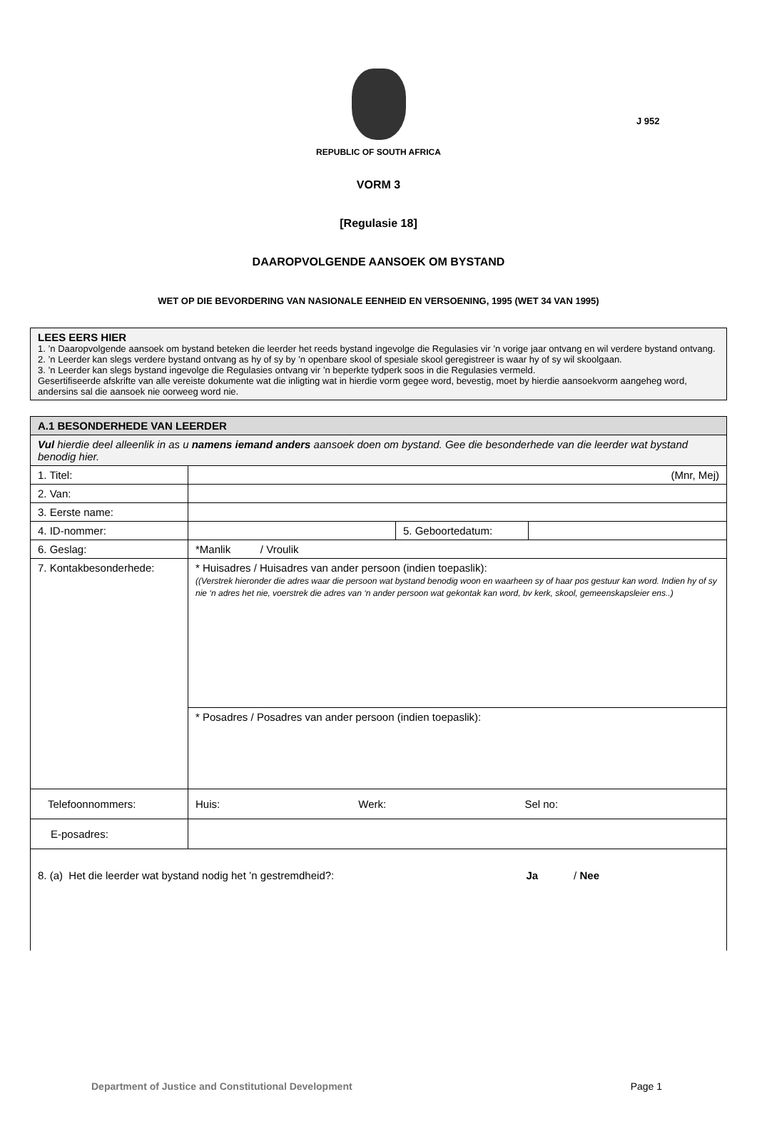J 952
REPUBLIC OF SOUTH AFRICA
VORM 3
[Regulasie 18]
DAAROPVOLGENDE AANSOEK OM BYSTAND
WET OP DIE BEVORDERING VAN NASIONALE EENHEID EN VERSOENING, 1995 (WET 34 VAN 1995)
LEES EERS HIER
1. ’n Daaropvolgende aansoek om bystand beteken die leerder het reeds bystand ingevolge die Regulasies vir ’n vorige jaar ontvang en wil verdere bystand ontvang.
2. ’n Leerder kan slegs verdere bystand ontvang as hy of sy by ’n openbare skool of spesiale skool geregistreer is waar hy of sy wil skoolgaan.
3. ’n Leerder kan slegs bystand ingevolge die Regulasies ontvang vir ’n beperkte tydperk soos in die Regulasies vermeld.
Gesertifiseerde afskrifte van alle vereiste dokumente wat die inligting wat in hierdie vorm gegee word, bevestig, moet by hierdie aansoekvorm aangeheg word, andersins sal die aansoek nie oorweeg word nie.
| A.1 BESONDERHEDE VAN LEERDER | | | |
| Vul hierdie deel alleenlik in as u namens iemand anders aansoek doen om bystand. Gee die besonderhede van die leerder wat bystand benodig hier. | | | |
| 1. Titel: | (Mnr, Mej) | | |
| 2. Van: | | | |
| 3. Eerste name: | | | |
| 4. ID-nommer: | | 5. Geboortedatum: | |
| 6. Geslag: | *Manlik / Vroulik | | |
| 7. Kontakbesonderhede: | * Huisadres / Huisadres van ander persoon (indien toepaslik): ((Verstrek hieronder die adres waar die persoon wat bystand benodig woon en waarheen sy of haar pos gestuur kan word. Indien hy of sy nie ‘n adres het nie, voerstrek die adres van ‘n ander persoon wat gekontak kan word, bv kerk, skool, gemeenskapsleier ens..) | | |
| | * Posadres / Posadres van ander persoon (indien toepaslik): | | |
| Telefoonnommers: | Huis: Werk: Sel no: | | |
| E-posadres: | | | |
| 8. (a) Het die leerder wat bystand nodig het ’n gestremdheid?: Ja / Nee | | | |
Department of Justice and Constitutional Development Page 1